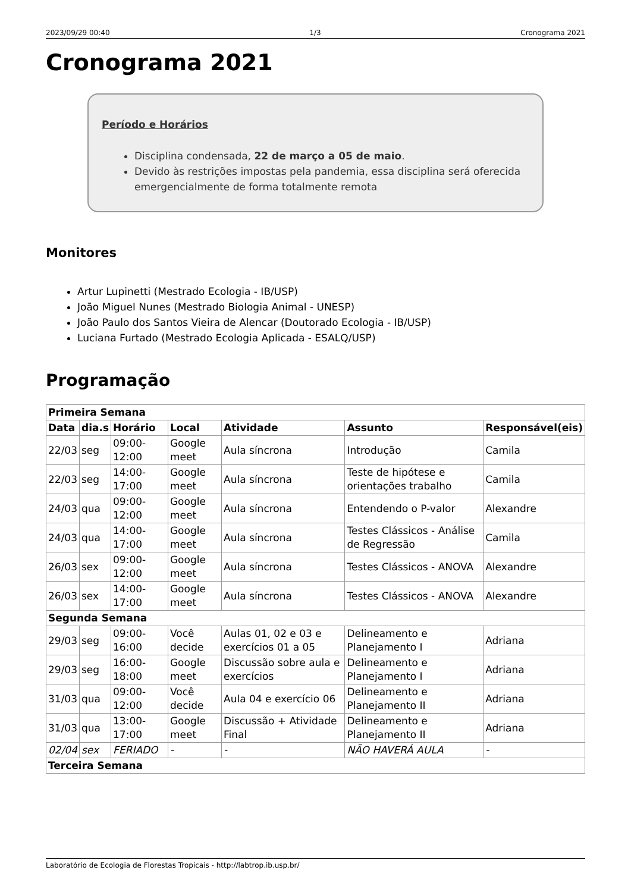2023/09/29 00:40 1/3 Cronograma 2021
Cronograma 2021
Período e Horários
Disciplina condensada, 22 de março a 05 de maio.
Devido às restrições impostas pela pandemia, essa disciplina será oferecida emergencialmente de forma totalmente remota
Monitores
Artur Lupinetti (Mestrado Ecologia - IB/USP)
João Miguel Nunes (Mestrado Biologia Animal - UNESP)
João Paulo dos Santos Vieira de Alencar (Doutorado Ecologia - IB/USP)
Luciana Furtado (Mestrado Ecologia Aplicada - ESALQ/USP)
Programação
| Primeira Semana | | | | | | |
| --- | --- | --- | --- | --- | --- | --- |
| Data | dia.s | Horário | Local | Atividade | Assunto | Responsável(eis) |
| 22/03 | seg | 09:00-12:00 | Google meet | Aula síncrona | Introdução | Camila |
| 22/03 | seg | 14:00-17:00 | Google meet | Aula síncrona | Teste de hipótese e orientações trabalho | Camila |
| 24/03 | qua | 09:00-12:00 | Google meet | Aula síncrona | Entendendo o P-valor | Alexandre |
| 24/03 | qua | 14:00-17:00 | Google meet | Aula síncrona | Testes Clássicos - Análise de Regressão | Camila |
| 26/03 | sex | 09:00-12:00 | Google meet | Aula síncrona | Testes Clássicos - ANOVA | Alexandre |
| 26/03 | sex | 14:00-17:00 | Google meet | Aula síncrona | Testes Clássicos - ANOVA | Alexandre |
| Segunda Semana | | | | | | |
| 29/03 | seg | 09:00-16:00 | Você decide | Aulas 01, 02 e 03 e exercícios 01 a 05 | Delineamento e Planejamento I | Adriana |
| 29/03 | seg | 16:00-18:00 | Google meet | Discussão sobre aula e exercícios | Delineamento e Planejamento I | Adriana |
| 31/03 | qua | 09:00-12:00 | Você decide | Aula 04 e exercício 06 | Delineamento e Planejamento II | Adriana |
| 31/03 | qua | 13:00-17:00 | Google meet | Discussão + Atividade Final | Delineamento e Planejamento II | Adriana |
| 02/04 | sex | FERIADO | - | - | NÃO HAVERÁ AULA | - |
| Terceira Semana | | | | | | |
Laboratório de Ecologia de Florestas Tropicais - http://labtrop.ib.usp.br/